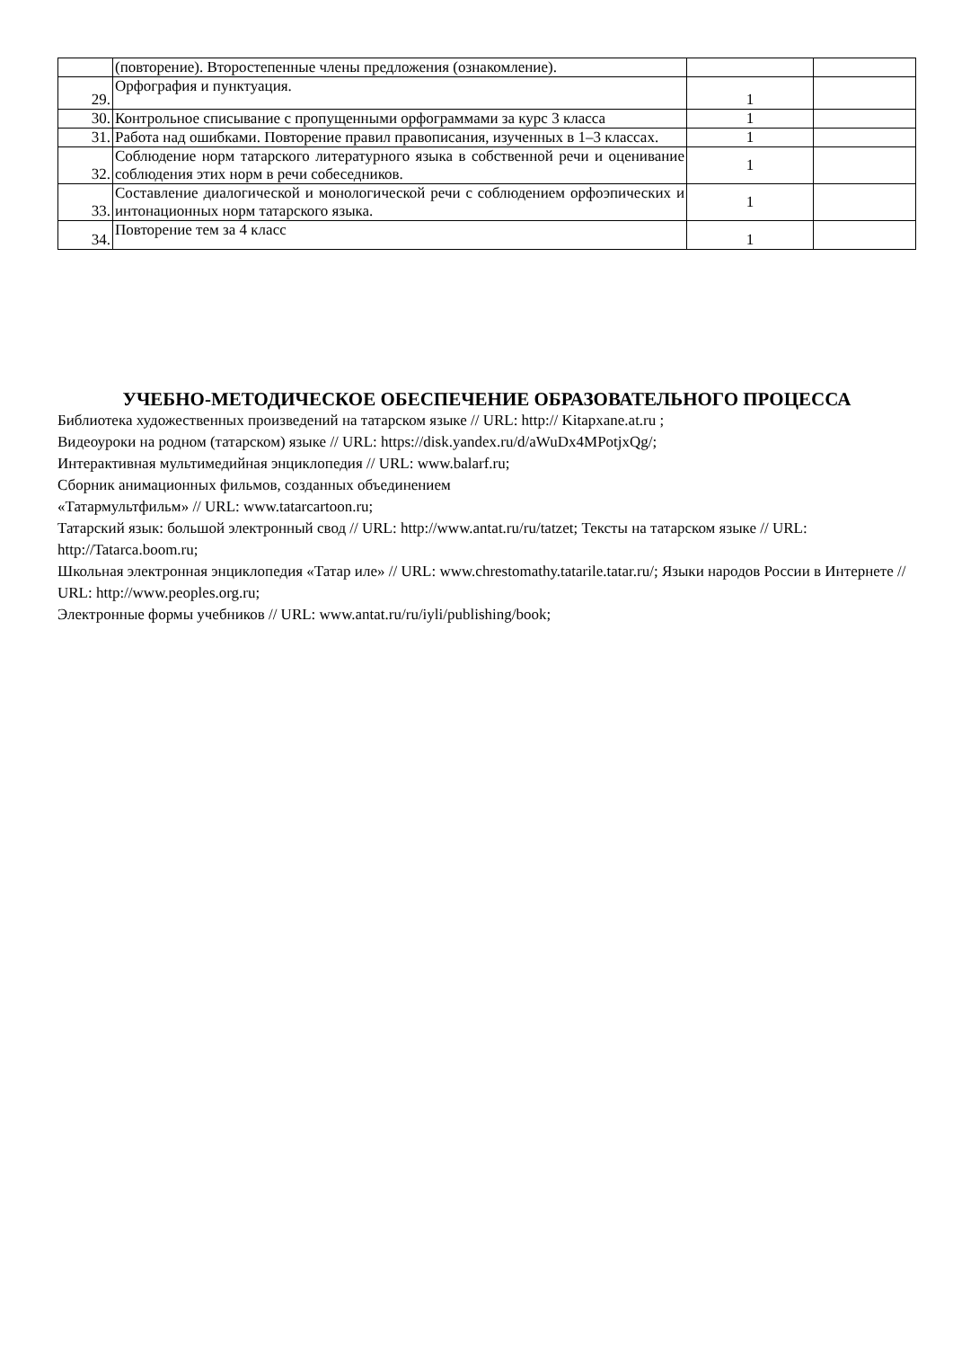| | (повторение). Второстепенные члены предложения (ознакомление). | | |
| 29. | Орфография и пунктуация. | 1 | |
| 30. | Контрольное списывание с пропущенными орфограммами за курс 3 класса | 1 | |
| 31. | Работа над ошибками. Повторение правил правописания, изученных в 1–3 классах. | 1 | |
| 32. | Соблюдение норм татарского литературного языка в собственной речи и оценивание соблюдения этих норм в речи собеседников. | 1 | |
| 33. | Составление диалогической и монологической речи с соблюдением орфоэпических и интонационных норм татарского языка. | 1 | |
| 34. | Повторение тем за 4 класс | 1 | |
УЧЕБНО-МЕТОДИЧЕСКОЕ ОБЕСПЕЧЕНИЕ ОБРАЗОВАТЕЛЬНОГО ПРОЦЕССА
Библиотека художественных произведений на татарском языке // URL: http:// Kitapxane.at.ru ;
Видеоуроки на родном (татарском) языке // URL: https://disk.yandex.ru/d/aWuDx4MPotjxQg/;
Интерактивная мультимедийная энциклопедия // URL: www.balarf.ru;
Сборник анимационных фильмов, созданных объединением
«Татармультфильм» // URL: www.tatarcartoon.ru;
Татарский язык: большой электронный свод // URL: http://www.antat.ru/ru/tatzet; Тексты на татарском языке // URL: http://Tatarca.boom.ru;
Школьная электронная энциклопедия «Татар иле» // URL: www.chrestomathy.tatarile.tatar.ru/; Языки народов России в Интернете // URL: http://www.peoples.org.ru;
Электронные формы учебников // URL: www.antat.ru/ru/iyli/publishing/book;